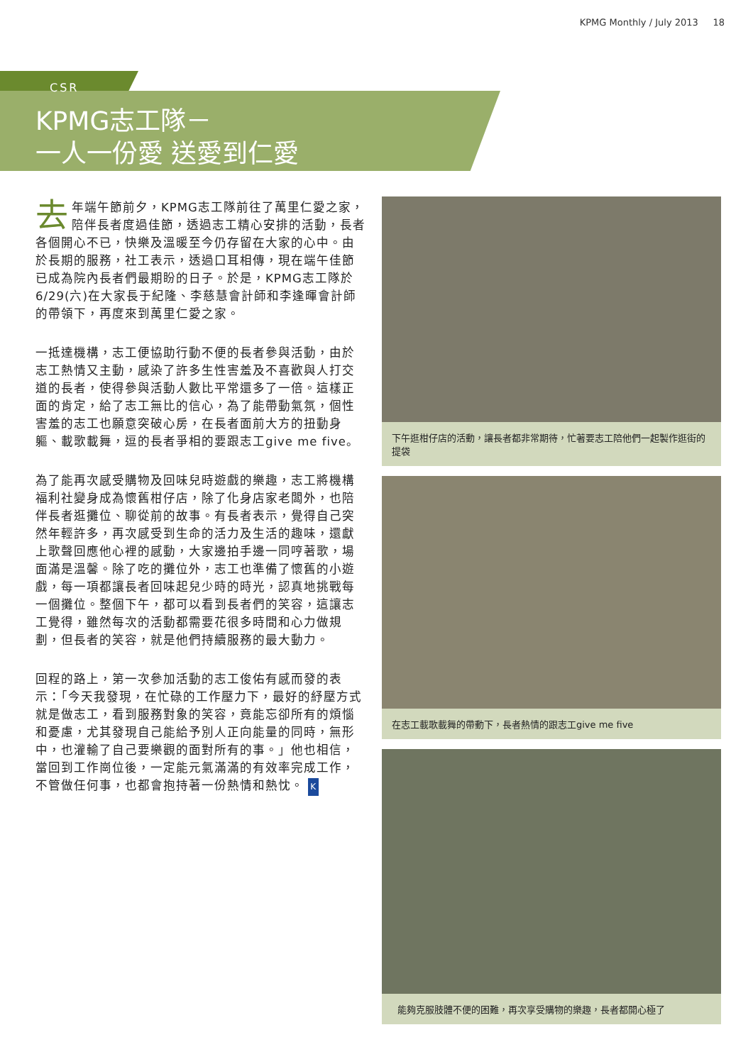KPMG Monthly / July 2013 18
CSR
KPMG志工隊－
一人一份愛 送愛到仁愛
去年端午節前夕，KPMG志工隊前往了萬里仁愛之家，陪伴長者度過佳節，透過志工精心安排的活動，長者各個開心不已，快樂及溫暖至今仍存留在大家的心中。由於長期的服務，社工表示，透過口耳相傳，現在端午佳節已成為院內長者們最期盼的日子。於是，KPMG志工隊於6/29(六)在大家長于紀隆、李慈慧會計師和李逢暉會計師的帶領下，再度來到萬里仁愛之家。
一抵達機構，志工便協助行動不便的長者參與活動，由於志工熱情又主動，感染了許多生性害羞及不喜歡與人打交道的長者，使得參與活動人數比平常還多了一倍。這樣正面的肯定，給了志工無比的信心，為了能帶動氣氛，個性害羞的志工也願意突破心房，在長者面前大方的扭動身軀、載歌載舞，逗的長者爭相的要跟志工give me five。
為了能再次感受購物及回味兒時遊戲的樂趣，志工將機構福利社變身成為懷舊柑仔店，除了化身店家老闆外，也陪伴長者逛攤位、聊從前的故事。有長者表示，覺得自己突然年輕許多，再次感受到生命的活力及生活的趣味，還獻上歌聲回應他心裡的感動，大家邊拍手邊一同哼著歌，場面滿是溫馨。除了吃的攤位外，志工也準備了懷舊的小遊戲，每一項都讓長者回味起兒少時的時光，認真地挑戰每一個攤位。整個下午，都可以看到長者們的笑容，這讓志工覺得，雖然每次的活動都需要花很多時間和心力做規劃，但長者的笑容，就是他們持續服務的最大動力。
回程的路上，第一次參加活動的志工俊佑有感而發的表示：「今天我發現，在忙碌的工作壓力下，最好的紓壓方式就是做志工，看到服務對象的笑容，竟能忘卻所有的煩惱和憂慮，尤其發現自己能給予別人正向能量的同時，無形中，也灌輸了自己要樂觀的面對所有的事。」他也相信，當回到工作崗位後，一定能元氣滿滿的有效率完成工作，不管做任何事，也都會抱持著一份熱情和熱忱。 K
下午逛柑仔店的活動，讓長者都非常期待，忙著要志工陪他們一起製作逛街的提袋
在志工載歌載舞的帶動下，長者熱情的跟志工give me five
能夠克服肢體不便的困難，再次享受購物的樂趣，長者都開心極了